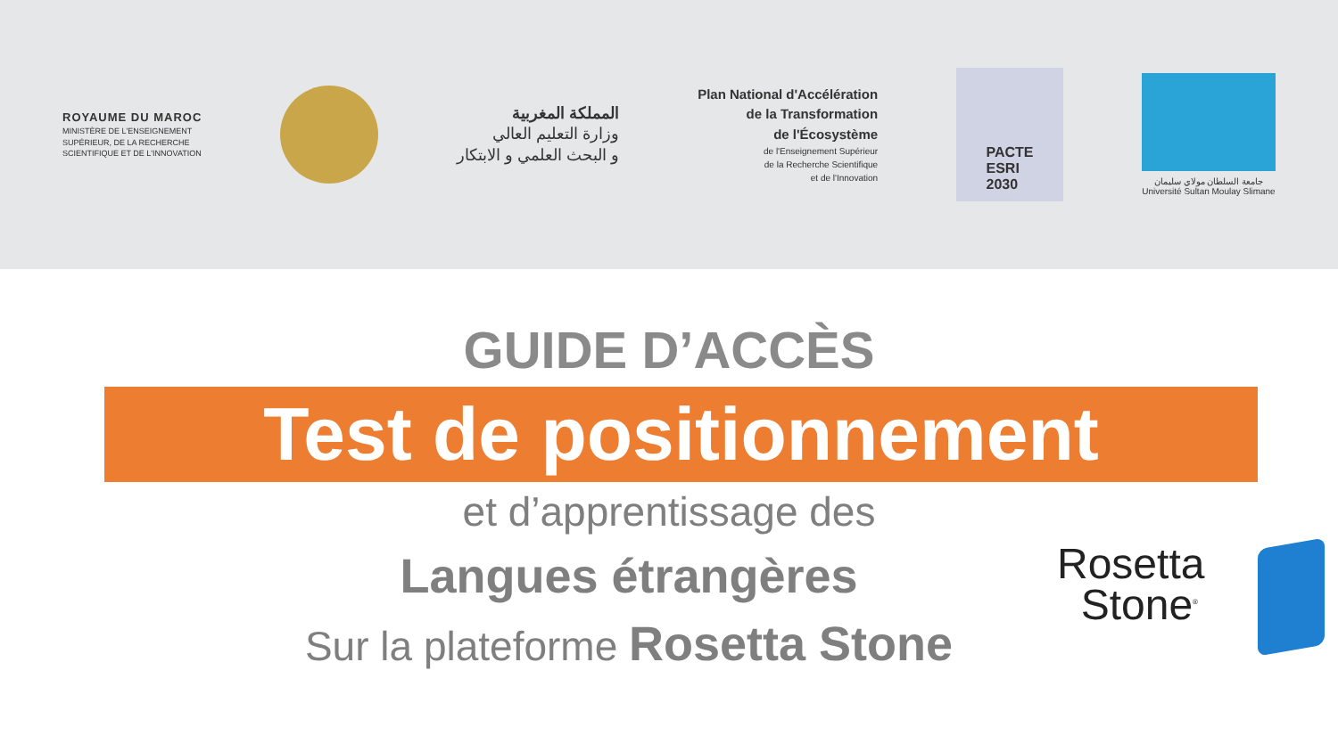ROYAUME DU MAROC
MINISTÈRE DE L'ENSEIGNEMENT
SUPÉRIEUR, DE LA RECHERCHE
SCIENTIFIQUE ET DE L'INNOVATION
المملكة المغربية
وزارة التعليم العالي
و البحث العلمي و الابتكار
Plan National d'Accélération
de la Transformation
de l'Écosystème
de l'Enseignement Supérieur
de la Recherche Scientifique
et de l'Innovation
PACTE
ESRI
2030
جامعة السلطان مولاي سليمان
Université Sultan Moulay Slimane
GUIDE D’ACCÈS
Test de positionnement
et d’apprentissage des
Langues étrangères
Sur la plateforme Rosetta Stone
Rosetta
Stone<sup>®</sup>